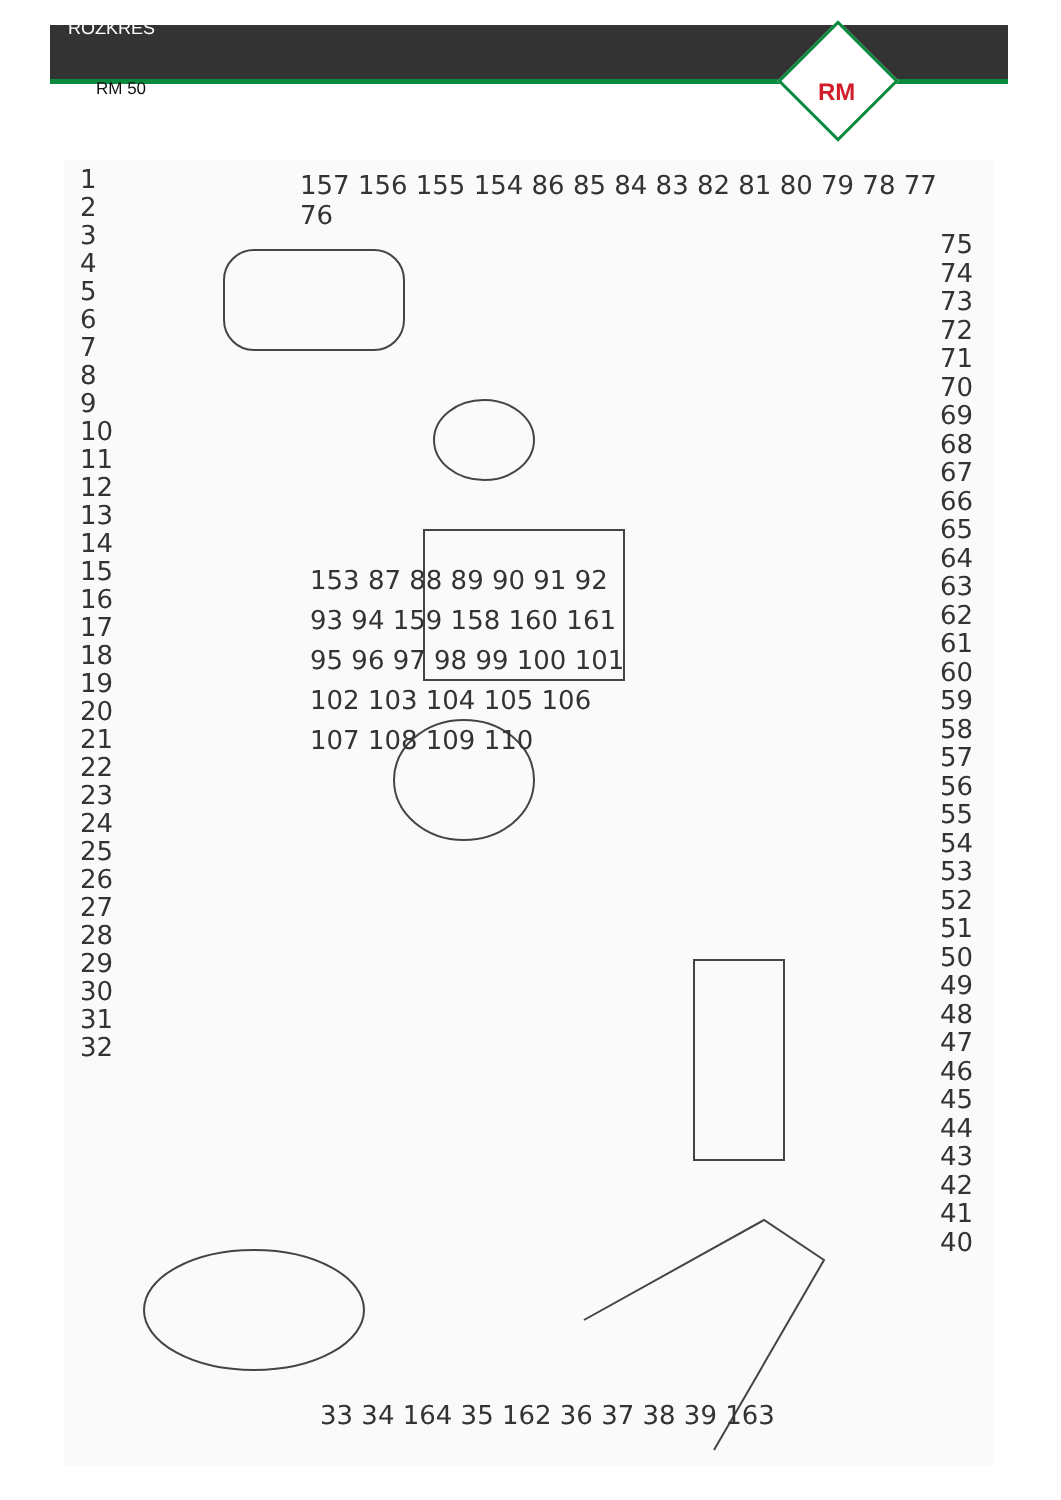ROZKRES
RM 50
RM
157 156 155 154 86 85 84 83 82 81 80 79 78 77 76
1 2 3 4 5 6 7 8 9 10 11 12 13 14 15 16 17 18 19 20 21 22 23 24 25 26 27 28 29 30 31 32
153 87 88 89 90 91 92 93 94 159 158 160 161 95 96 97 98 99 100 101 102 103 104 105 106 107 108 109 110
75 74 73 72 71 70 69 68 67 66 65 64 63 62 61 60 59 58 57 56 55 54 53 52 51 50 49 48 47 46 45 44 43 42 41 40
33 34 164 35 162 36 37 38 39 163